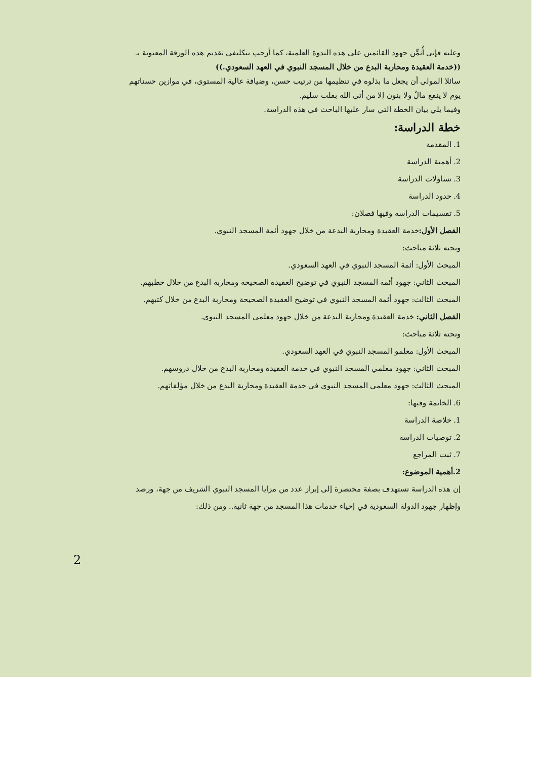وعليه فإني أُثمِّن جهود القائمين على هذه الندوة العلمية، كما أرحب بتكليفي تقديم هذه الورقة المعنونة بـ
((خدمة العقيدة ومحاربة البدع من خلال المسجد النبوي في العهد السعودي.))
سائلا المولى أن يجعل ما بذلوه في تنظيمها من ترتيب حسن، وضيافة عالية المستوى، في موازين حسناتهم
يوم لا ينفع مالٌ ولا بنون إلا من أتى الله بقلب سليم.
وفيما يلي بيان الخطة التي سار عليها الباحث في هذه الدراسة.
خطة الدراسة:
1. المقدمة
2. أهمية الدراسة
3. تساؤلات الدراسة
4. حدود الدراسة
5. تقسيمات الدراسة وفيها فصلان:
الفصل الأول: خدمة العقيدة ومحاربة البدعة من خلال جهود أئمة المسجد النبوي.
وتحته ثلاثة مباحث:
المبحث الأول: أئمة المسجد النبوي في العهد السعودي.
المبحث الثاني: جهود أئمة المسجد النبوي في توضيح العقيدة الصحيحة ومحاربة البدع من خلال خطبهم.
المبحث الثالث: جهود أئمة المسجد النبوي في توضيح العقيدة الصحيحة ومحاربة البدع من خلال كتبهم.
الفصل الثاني: خدمة العقيدة ومحاربة البدعة من خلال جهود معلمي المسجد النبوي.
وتحته ثلاثة مباحث:
المبحث الأول: معلمو المسجد النبوي في العهد السعودي.
المبحث الثاني: جهود معلمي المسجد النبوي في خدمة العقيدة ومحاربة البدع من خلال دروسهم.
المبحث الثالث: جهود معلمي المسجد النبوي في خدمة العقيدة ومحاربة البدع من خلال مؤلفاتهم.
6. الخاتمة وفيها:
1. خلاصة الدراسة
2. توصيات الدراسة
7. ثبت المراجع
2.أهمية الموضوع:
إن هذه الدراسة تستهدف بصفة مختصرة إلى إبراز عدد من مزايا المسجد النبوي الشريف من جهة، ورصد
وإظهار جهود الدولة السعودية في إحياء خدمات هذا المسجد من جهة ثانية.. ومن ذلك:
2